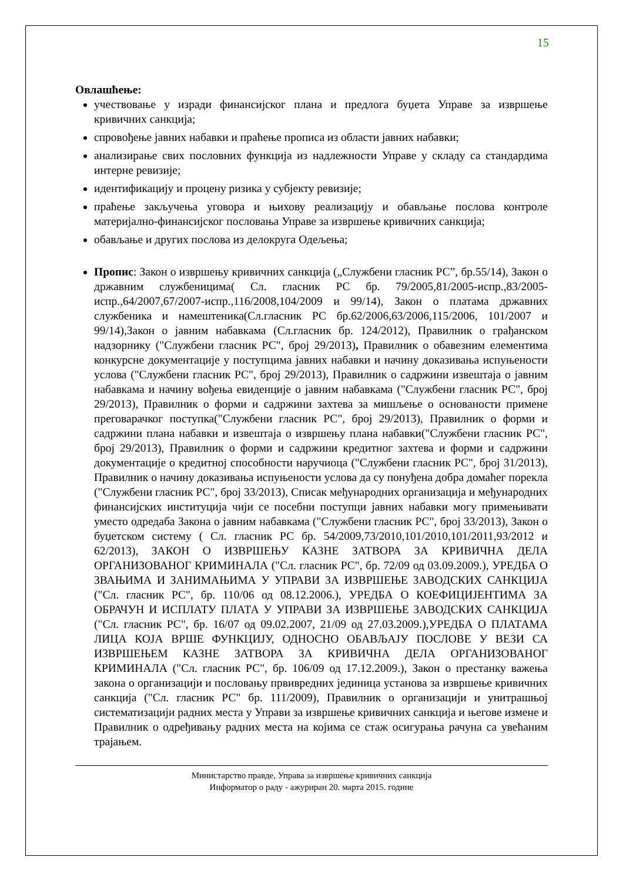15
Овлашћење:
учествовање у изради финансијског плана и предлога буџета Управе за извршење кривичних санкција;
спровођење јавних набавки и праћење прописа из области јавних набавки;
анализирање свих пословних функција из надлежности Управе у складу са стандардима интерне ревизије;
идентификацију и процену ризика у субјекту ревизије;
праћење закључења уговора и њихову реализацију и обављање послова контроле материјално-финансијског пословања Управе за извршење кривичних санкција;
обављање и других послова из делокруга Одељења;
Пропис: Закон о извршењу кривичних санкција („Службени гласник РС”, бр.55/14), Закон о државним службеницима( Сл. гласник РС бр. 79/2005,81/2005-испр.,83/2005-испр.,64/2007,67/2007-испр.,116/2008,104/2009 и 99/14), Закон о платама државних службеника и намештеника(Сл.гласник РС бр.62/2006,63/2006,115/2006, 101/2007 и 99/14),Закон о јавним набавкама (Сл.гласник бр. 124/2012), Правилник о грађанском надзорнику ("Службени гласник РС", број 29/2013), Правилник о обавезним елементима конкурсне документације у поступцима јавних набавки и начину доказивања испуњености услова ("Службени гласник РС", број 29/2013), Правилник о садржини извештаја о јавним набавкама и начину вођења евиденције о јавним набавкама ("Службени гласник РС", број 29/2013), Правилник о форми и садржини захтева за мишљење о основаности примене преговарачког поступка("Службени гласник РС", број 29/2013), Правилник о форми и садржини плана набавки и извештаја о извршењу плана набавки("Службени гласник РС", број 29/2013), Правилник о форми и садржини кредитног захтева и форми и садржини документације о кредитној способности наручиоца ("Службени гласник РС", број 31/2013), Правилник о начину доказивања испуњености услова да су понуђена добра домаћег порекла ("Службени гласник РС", број 33/2013), Списак међународних организација и међународних финансијских институција чији се посебни поступци јавних набавки могу примењивати уместо одредаба Закона о јавним набавкама ("Службени гласник РС", број 33/2013), Закон о буџетском систему ( Сл. гласник РС бр. 54/2009,73/2010,101/2010,101/2011,93/2012 и 62/2013), ЗАКОН О ИЗВРШЕЊУ КАЗНЕ ЗАТВОРА ЗА КРИВИЧНА ДЕЛА ОРГАНИЗОВАНОГ КРИМИНАЛА ("Сл. гласник РС", бр. 72/09 од 03.09.2009.), УРЕДБА О ЗВАЊИМА И ЗАНИМАЊИМА У УПРАВИ ЗА ИЗВРШЕЊЕ ЗАВОДСКИХ САНКЦИЈА ("Сл. гласник РС", бр. 110/06 од 08.12.2006.), УРЕДБА О КОЕФИЦИЈЕНТИМА ЗА ОБРАЧУН И ИСПЛАТУ ПЛАТА У УПРАВИ ЗА ИЗВРШЕЊЕ ЗАВОДСКИХ САНКЦИЈА ("Сл. гласник РС", бр. 16/07 од 09.02.2007, 21/09 од 27.03.2009.),УРЕДБА О ПЛАТАМА ЛИЦА КОЈА ВРШЕ ФУНКЦИЈУ, ОДНОСНО ОБАВЉАЈУ ПОСЛОВЕ У ВЕЗИ СА ИЗВРШЕЊЕМ КАЗНЕ ЗАТВОРА ЗА КРИВИЧНА ДЕЛА ОРГАНИЗОВАНОГ КРИМИНАЛА ("Сл. гласник РС", бр. 106/09 од 17.12.2009.), Закон о престанку важења закона о организацији и пословању првивредних јединица установа за извршење кривичних санкција ("Сл. гласник РС" бр. 111/2009), Правилник о организацији и унитрашњој систематизацији радних места у Управи за извршење кривичних санкција и његове измене и Правилник о одређивању радних места на којима се стаж осигурања рачуна са увећаним трајањем.
Министарство правде, Управа за извршење кривичних санкција
Информатор о раду - ажуриран 20. марта 2015. године